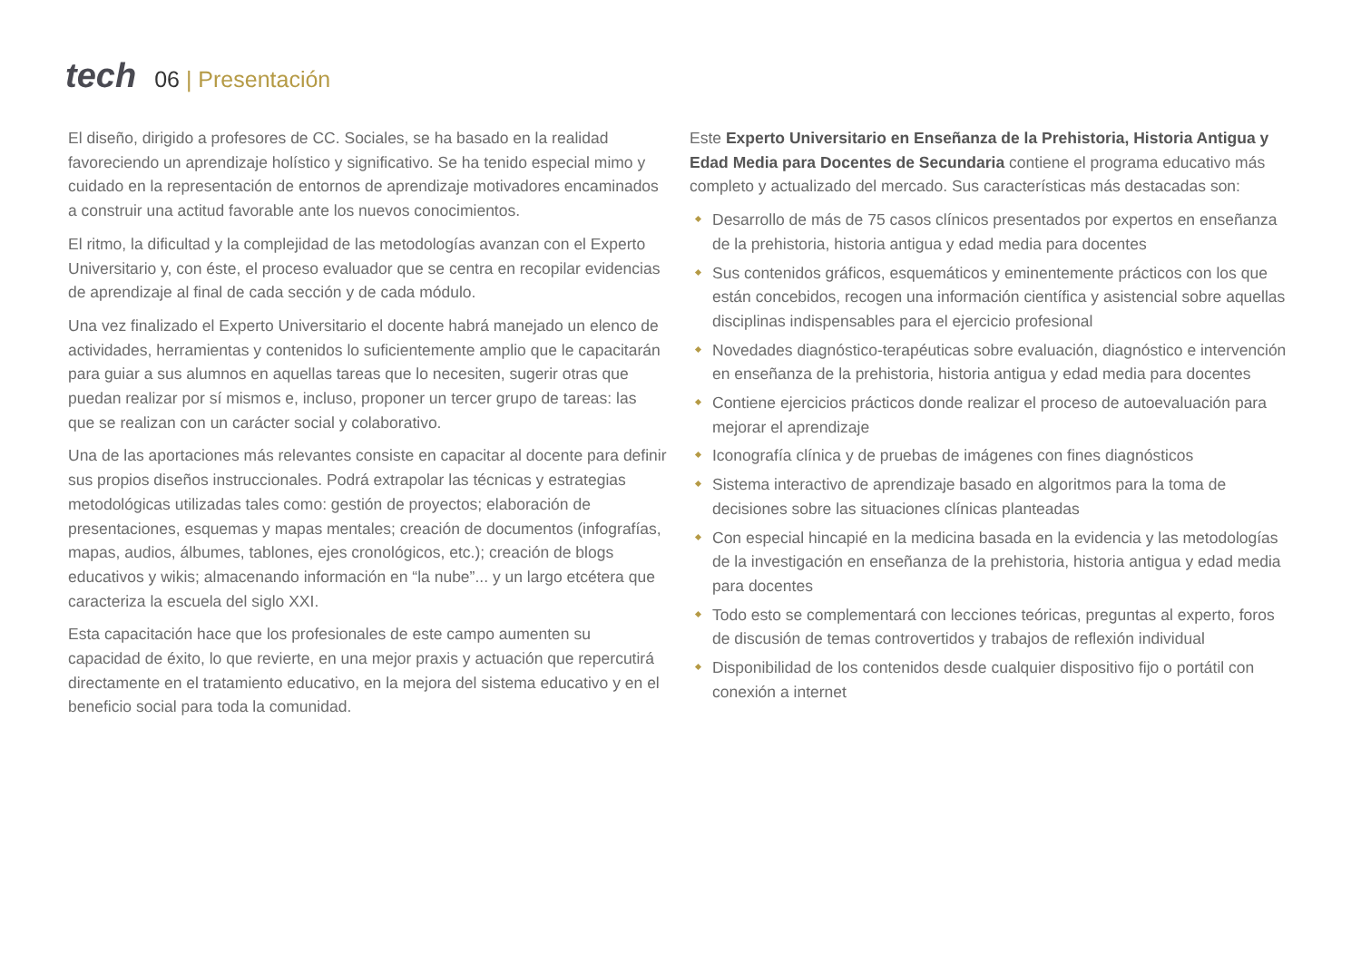tech
06 | Presentación
El diseño, dirigido a profesores de CC. Sociales, se ha basado en la realidad favoreciendo un aprendizaje holístico y significativo. Se ha tenido especial mimo y cuidado en la representación de entornos de aprendizaje motivadores encaminados a construir una actitud favorable ante los nuevos conocimientos.
El ritmo, la dificultad y la complejidad de las metodologías avanzan con el Experto Universitario y, con éste, el proceso evaluador que se centra en recopilar evidencias de aprendizaje al final de cada sección y de cada módulo.
Una vez finalizado el Experto Universitario el docente habrá manejado un elenco de actividades, herramientas y contenidos lo suficientemente amplio que le capacitarán para guiar a sus alumnos en aquellas tareas que lo necesiten, sugerir otras que puedan realizar por sí mismos e, incluso, proponer un tercer grupo de tareas: las que se realizan con un carácter social y colaborativo.
Una de las aportaciones más relevantes consiste en capacitar al docente para definir sus propios diseños instruccionales. Podrá extrapolar las técnicas y estrategias metodológicas utilizadas tales como: gestión de proyectos; elaboración de presentaciones, esquemas y mapas mentales; creación de documentos (infografías, mapas, audios, álbumes, tablones, ejes cronológicos, etc.); creación de blogs educativos y wikis; almacenando información en “la nube”... y un largo etcétera que caracteriza la escuela del siglo XXI.
Esta capacitación hace que los profesionales de este campo aumenten su capacidad de éxito, lo que revierte, en una mejor praxis y actuación que repercutirá directamente en el tratamiento educativo, en la mejora del sistema educativo y en el beneficio social para toda la comunidad.
Este Experto Universitario en Enseñanza de la Prehistoria, Historia Antigua y Edad Media para Docentes de Secundaria contiene el programa educativo más completo y actualizado del mercado. Sus características más destacadas son:
Desarrollo de más de 75 casos clínicos presentados por expertos en enseñanza de la prehistoria, historia antigua y edad media para docentes
Sus contenidos gráficos, esquemáticos y eminentemente prácticos con los que están concebidos, recogen una información científica y asistencial sobre aquellas disciplinas indispensables para el ejercicio profesional
Novedades diagnóstico-terapéuticas sobre evaluación, diagnóstico e intervención en enseñanza de la prehistoria, historia antigua y edad media para docentes
Contiene ejercicios prácticos donde realizar el proceso de autoevaluación para mejorar el aprendizaje
Iconografía clínica y de pruebas de imágenes con fines diagnósticos
Sistema interactivo de aprendizaje basado en algoritmos para la toma de decisiones sobre las situaciones clínicas planteadas
Con especial hincapié en la medicina basada en la evidencia y las metodologías de la investigación en enseñanza de la prehistoria, historia antigua y edad media para docentes
Todo esto se complementará con lecciones teóricas, preguntas al experto, foros de discusión de temas controvertidos y trabajos de reflexión individual
Disponibilidad de los contenidos desde cualquier dispositivo fijo o portátil con conexión a internet